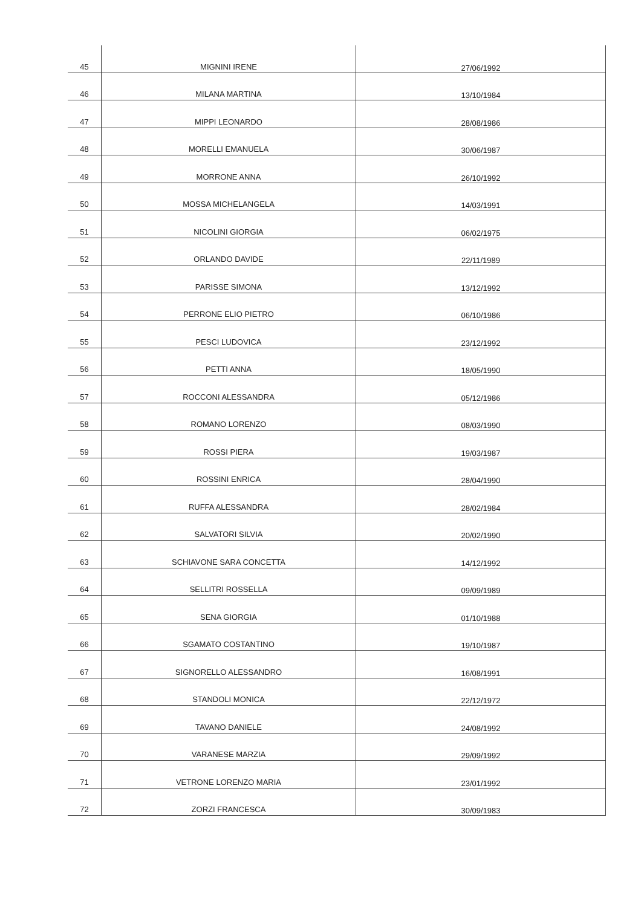| 45 | MIGNINI IRENE | 27/06/1992 |
| 46 | MILANA MARTINA | 13/10/1984 |
| 47 | MIPPI LEONARDO | 28/08/1986 |
| 48 | MORELLI EMANUELA | 30/06/1987 |
| 49 | MORRONE ANNA | 26/10/1992 |
| 50 | MOSSA MICHELANGELA | 14/03/1991 |
| 51 | NICOLINI GIORGIA | 06/02/1975 |
| 52 | ORLANDO DAVIDE | 22/11/1989 |
| 53 | PARISSE SIMONA | 13/12/1992 |
| 54 | PERRONE ELIO PIETRO | 06/10/1986 |
| 55 | PESCI LUDOVICA | 23/12/1992 |
| 56 | PETTI ANNA | 18/05/1990 |
| 57 | ROCCONI ALESSANDRA | 05/12/1986 |
| 58 | ROMANO LORENZO | 08/03/1990 |
| 59 | ROSSI PIERA | 19/03/1987 |
| 60 | ROSSINI ENRICA | 28/04/1990 |
| 61 | RUFFA ALESSANDRA | 28/02/1984 |
| 62 | SALVATORI SILVIA | 20/02/1990 |
| 63 | SCHIAVONE SARA CONCETTA | 14/12/1992 |
| 64 | SELLITRI ROSSELLA | 09/09/1989 |
| 65 | SENA GIORGIA | 01/10/1988 |
| 66 | SGAMATO COSTANTINO | 19/10/1987 |
| 67 | SIGNORELLO ALESSANDRO | 16/08/1991 |
| 68 | STANDOLI MONICA | 22/12/1972 |
| 69 | TAVANO DANIELE | 24/08/1992 |
| 70 | VARANESE MARZIA | 29/09/1992 |
| 71 | VETRONE LORENZO MARIA | 23/01/1992 |
| 72 | ZORZI FRANCESCA | 30/09/1983 |